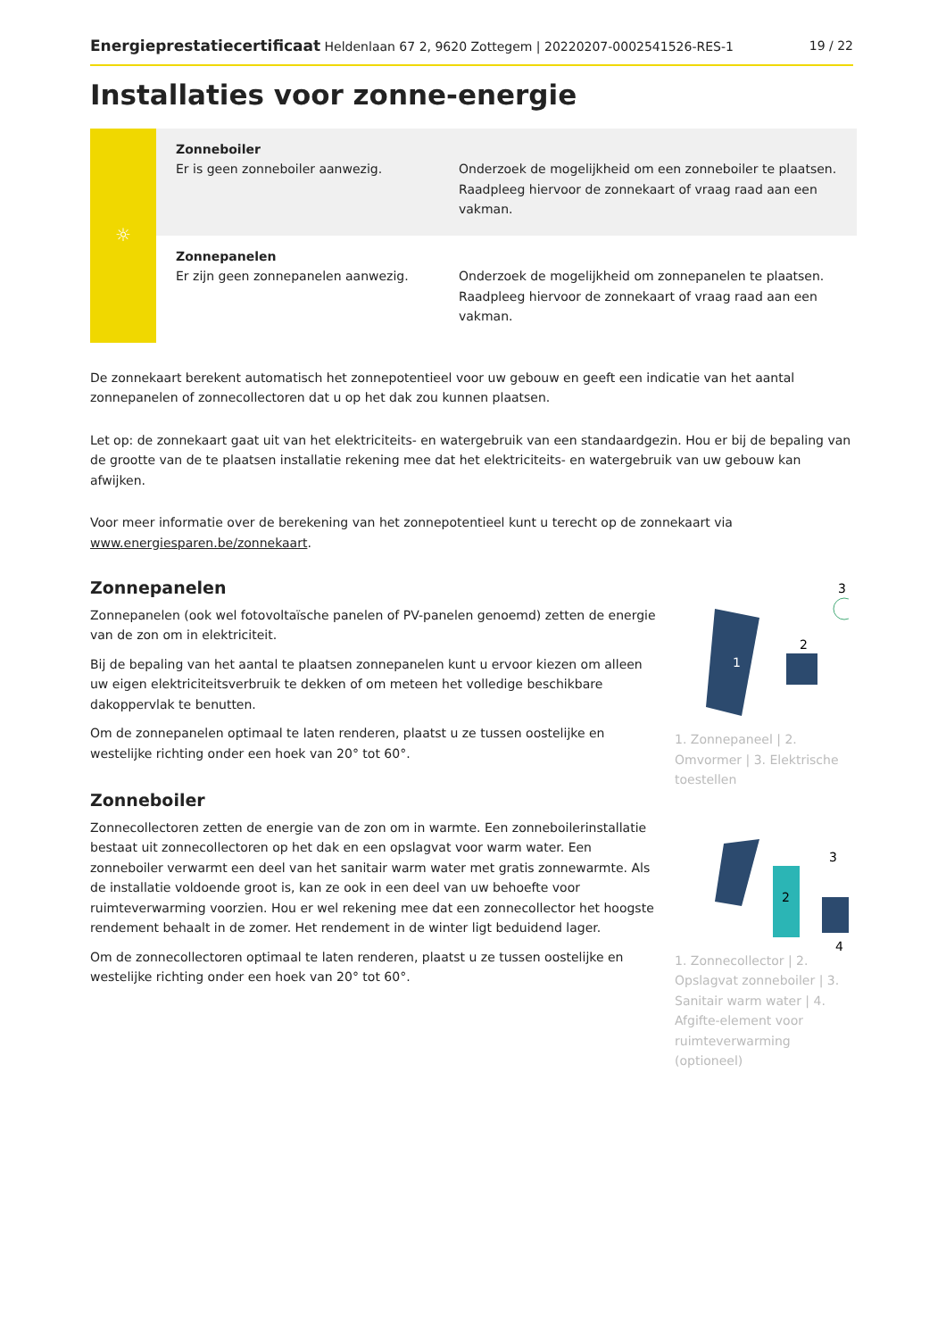Energieprestatiecertificaat Heldenlaan 67 2, 9620 Zottegem | 20220207-0002541526-RES-1 19 / 22
Installaties voor zonne-energie
☼
Zonneboiler
Er is geen zonneboiler aanwezig.
Onderzoek de mogelijkheid om een zonneboiler te plaatsen. Raadpleeg hiervoor de zonnekaart of vraag raad aan een vakman.
Zonnepanelen
Er zijn geen zonnepanelen aanwezig.
Onderzoek de mogelijkheid om zonnepanelen te plaatsen. Raadpleeg hiervoor de zonnekaart of vraag raad aan een vakman.
De zonnekaart berekent automatisch het zonnepotentieel voor uw gebouw en geeft een indicatie van het aantal zonnepanelen of zonnecollectoren dat u op het dak zou kunnen plaatsen.
Let op: de zonnekaart gaat uit van het elektriciteits- en watergebruik van een standaardgezin. Hou er bij de bepaling van de grootte van de te plaatsen installatie rekening mee dat het elektriciteits- en watergebruik van uw gebouw kan afwijken.
Voor meer informatie over de berekening van het zonnepotentieel kunt u terecht op de zonnekaart via www.energiesparen.be/zonnekaart.
Zonnepanelen
Zonnepanelen (ook wel fotovoltaïsche panelen of PV-panelen genoemd) zetten de energie van de zon om in elektriciteit.
Bij de bepaling van het aantal te plaatsen zonnepanelen kunt u ervoor kiezen om alleen uw eigen elektriciteitsverbruik te dekken of om meteen het volledige beschikbare dakoppervlak te benutten.
Om de zonnepanelen optimaal te laten renderen, plaatst u ze tussen oostelijke en westelijke richting onder een hoek van 20° tot 60°.
Zonneboiler
Zonnecollectoren zetten de energie van de zon om in warmte. Een zonneboilerinstallatie bestaat uit zonnecollectoren op het dak en een opslagvat voor warm water. Een zonneboiler verwarmt een deel van het sanitair warm water met gratis zonnewarmte. Als de installatie voldoende groot is, kan ze ook in een deel van uw behoefte voor ruimteverwarming voorzien. Hou er wel rekening mee dat een zonnecollector het hoogste rendement behaalt in de zomer. Het rendement in de winter ligt beduidend lager.
Om de zonnecollectoren optimaal te laten renderen, plaatst u ze tussen oostelijke en westelijke richting onder een hoek van 20° tot 60°.
1
2
3
1. Zonnepaneel | 2. Omvormer | 3. Elektrische toestellen
2
3
4
1. Zonnecollector | 2. Opslagvat zonneboiler | 3. Sanitair warm water | 4. Afgifte-element voor ruimteverwarming (optioneel)